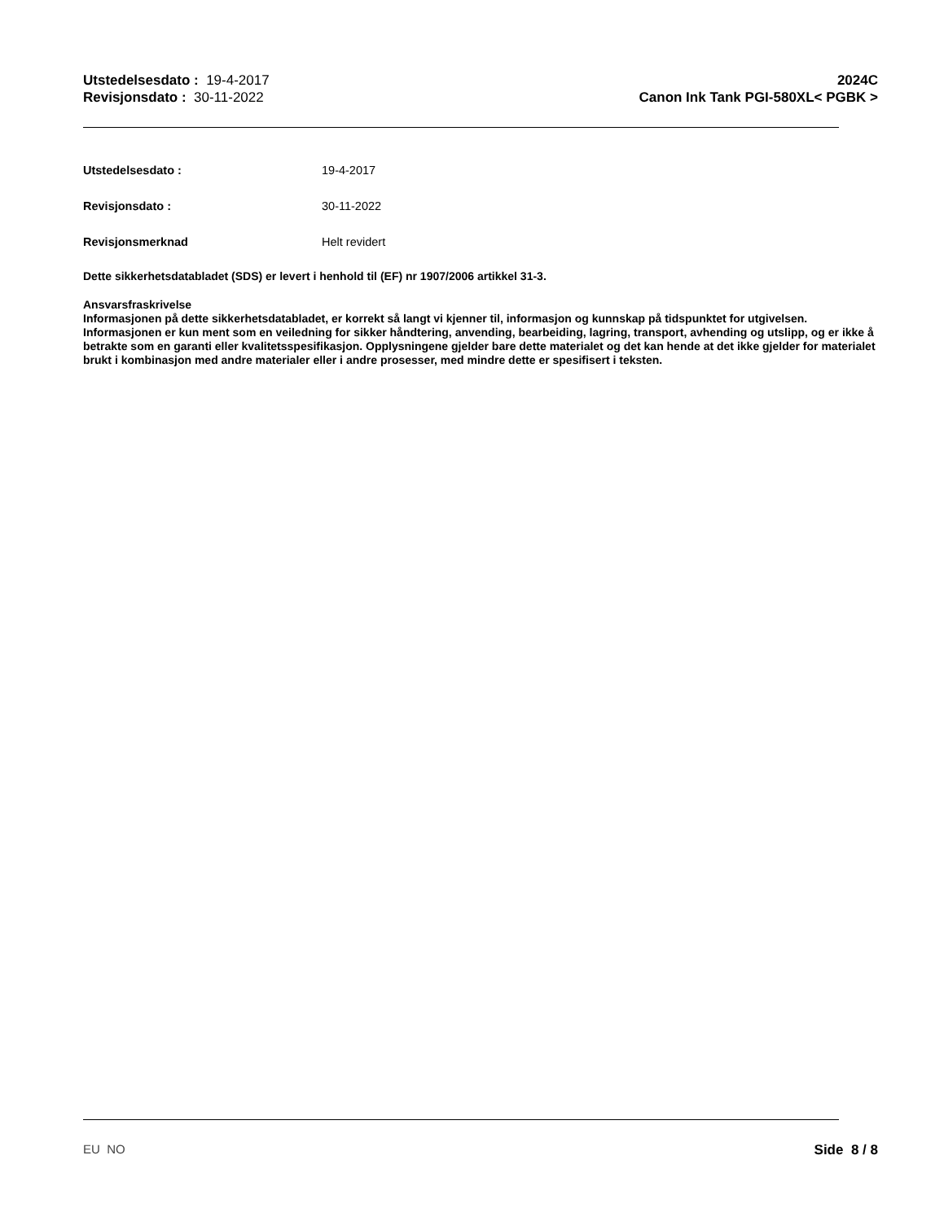Utstedelsesdato : 19-4-2017
Revisjonsdato : 30-11-2022
2024C
Canon Ink Tank PGI-580XL< PGBK >
Utstedelsesdato : 19-4-2017
Revisjonsdato : 30-11-2022
Revisjonsmerknad Helt revidert
Dette sikkerhetsdatabladet (SDS) er levert i henhold til (EF) nr 1907/2006 artikkel 31-3.
Ansvarsfraskrivelse
Informasjonen på dette sikkerhetsdatabladet, er korrekt så langt vi kjenner til, informasjon og kunnskap på tidspunktet for utgivelsen. Informasjonen er kun ment som en veiledning for sikker håndtering, anvending, bearbeiding, lagring, transport, avhending og utslipp, og er ikke å betrakte som en garanti eller kvalitetsspesifikasjon. Opplysningene gjelder bare dette materialet og det kan hende at det ikke gjelder for materialet brukt i kombinasjon med andre materialer eller i andre prosesser, med mindre dette er spesifisert i teksten.
EU NO Side 8 / 8